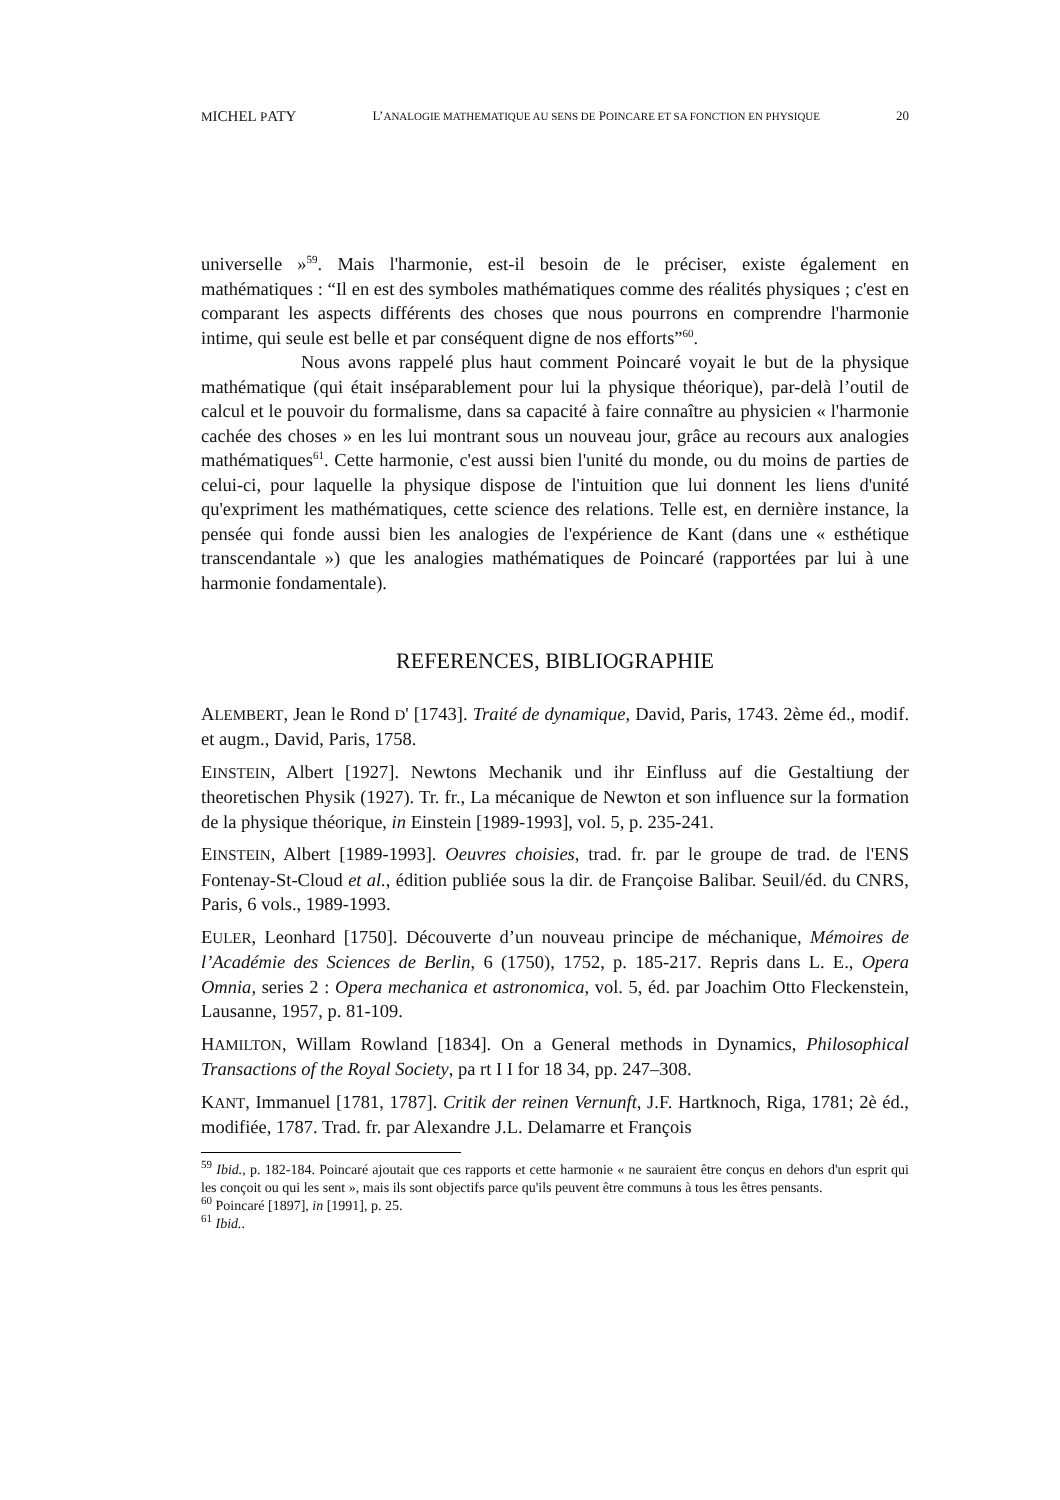MICHEL PATY L’ANALOGIE MATHEMATIQUE AU SENS DE POINCARE ET SA FONCTION EN PHYSIQUE 20
universelle »<sup>59</sup>. Mais l'harmonie, est-il besoin de le préciser, existe également en mathématiques : “Il en est des symboles mathématiques comme des réalités physiques ; c'est en comparant les aspects différents des choses que nous pourrons en comprendre l'harmonie intime, qui seule est belle et par conséquent digne de nos efforts”<sup>60</sup>.
Nous avons rappelé plus haut comment Poincaré voyait le but de la physique mathématique (qui était inséparablement pour lui la physique théorique), par-delà l’outil de calcul et le pouvoir du formalisme, dans sa capacité à faire connaître au physicien « l'harmonie cachée des choses » en les lui montrant sous un nouveau jour, grâce au recours aux analogies mathématiques<sup>61</sup>. Cette harmonie, c'est aussi bien l'unité du monde, ou du moins de parties de celui-ci, pour laquelle la physique dispose de l'intuition que lui donnent les liens d'unité qu'expriment les mathématiques, cette science des relations. Telle est, en dernière instance, la pensée qui fonde aussi bien les analogies de l'expérience de Kant (dans une « esthétique transcendantale ») que les analogies mathématiques de Poincaré (rapportées par lui à une harmonie fondamentale).
REFERENCES, BIBLIOGRAPHIE
ALEMBERT, Jean le Rond D' [1743]. Traité de dynamique, David, Paris, 1743. 2ème éd., modif. et augm., David, Paris, 1758.
EINSTEIN, Albert [1927]. Newtons Mechanik und ihr Einfluss auf die Gestaltiung der theoretischen Physik (1927). Tr. fr., La mécanique de Newton et son influence sur la formation de la physique théorique, in Einstein [1989-1993], vol. 5, p. 235-241.
EINSTEIN, Albert [1989-1993]. Oeuvres choisies, trad. fr. par le groupe de trad. de l'ENS Fontenay-St-Cloud et al., édition publiée sous la dir. de Françoise Balibar. Seuil/éd. du CNRS, Paris, 6 vols., 1989-1993.
EULER, Leonhard [1750]. Découverte d’un nouveau principe de méchanique, Mémoires de l’Académie des Sciences de Berlin, 6 (1750), 1752, p. 185-217. Repris dans L. E., Opera Omnia, series 2 : Opera mechanica et astronomica, vol. 5, éd. par Joachim Otto Fleckenstein, Lausanne, 1957, p. 81-109.
HAMILTON, Willam Rowland [1834]. On a General methods in Dynamics, Philosophical Transactions of the Royal Society, pa rt I I for 18 34, pp. 247–308.
KANT, Immanuel [1781, 1787]. Critik der reinen Vernunft, J.F. Hartknoch, Riga, 1781; 2è éd., modifiée, 1787. Trad. fr. par Alexandre J.L. Delamarre et François
<sup>59</sup> Ibid., p. 182-184. Poincaré ajoutait que ces rapports et cette harmonie « ne sauraient être conçus en dehors d'un esprit qui les conçoit ou qui les sent », mais ils sont objectifs parce qu'ils peuvent être communs à tous les êtres pensants.
<sup>60</sup> Poincaré [1897], in [1991], p. 25.
<sup>61</sup> Ibid..